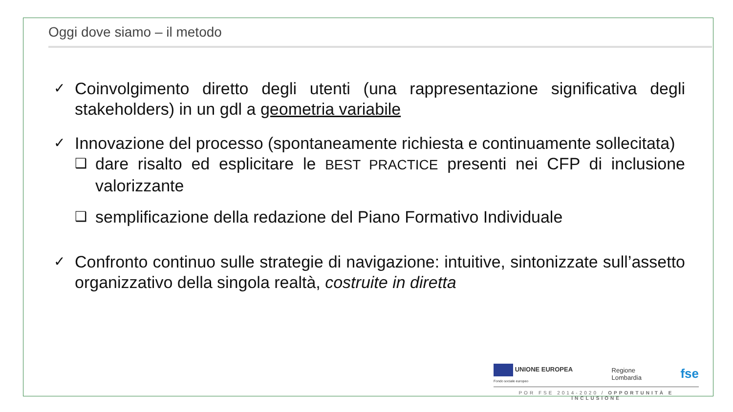Oggi dove siamo – il metodo
✓ Coinvolgimento diretto degli utenti (una rappresentazione significativa degli stakeholders) in un gdl a geometria variabile
✓ Innovazione del processo (spontaneamente richiesta e continuamente sollecitata)
❑ dare risalto ed esplicitare le BEST PRACTICE presenti nei CFP di inclusione valorizzante
❑ semplificazione della redazione del Piano Formativo Individuale
✓ Confronto continuo sulle strategie di navigazione: intuitive, sintonizzate sull’assetto organizzativo della singola realtà, costruite in diretta
UNIONE EUROPEA
Fondo sociale europeo Regione
Lombardia fse
POR FSE 2014-2020 / OPPORTUNITÀ E INCLUSIONE